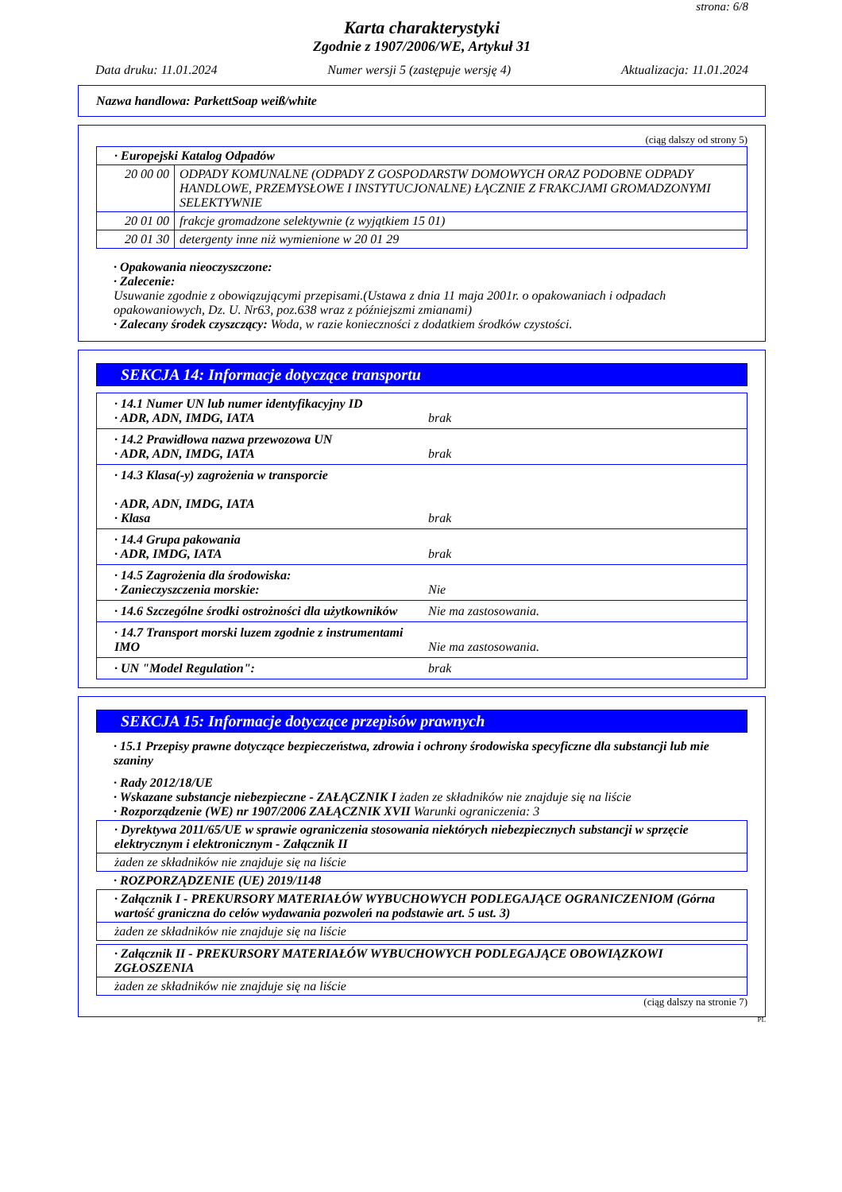strona: 6/8
Karta charakterystyki
Zgodnie z 1907/2006/WE, Artykuł 31
Data druku: 11.01.2024 Numer wersji 5 (zastępuje wersję 4) Aktualizacja: 11.01.2024
Nazwa handlowa: ParkettSoap weiß/white
(ciąg dalszy od strony 5)
| · Europejski Katalog Odpadów | |
| 20 00 00 | ODPADY KOMUNALNE (ODPADY Z GOSPODARSTW DOMOWYCH ORAZ PODOBNE ODPADY HANDLOWE, PRZEMYSŁOWE I INSTYTUCJONALNE) ŁĄCZNIE Z FRAKCJAMI GROMADZONYMI SELEKTYWNIE |
| 20 01 00 | frakcje gromadzone selektywnie (z wyjątkiem 15 01) |
| 20 01 30 | detergenty inne niż wymienione w 20 01 29 |
· Opakowania nieoczyszczone:
· Zalecenie:
Usuwanie zgodnie z obowiązującymi przepisami.(Ustawa z dnia 11 maja 2001r. o opakowaniach i odpadach opakowaniowych, Dz. U. Nr63, poz.638 wraz z późniejszmi zmianami)
· Zalecany środek czyszczący: Woda, w razie konieczności z dodatkiem środków czystości.
SEKCJA 14: Informacje dotyczące transportu
· 14.1 Numer UN lub numer identyfikacyjny ID
· ADR, ADN, IMDG, IATA
brak
· 14.2 Prawidłowa nazwa przewozowa UN
· ADR, ADN, IMDG, IATA
brak
· 14.3 Klasa(-y) zagrożenia w transporcie
· ADR, ADN, IMDG, IATA
· Klasa
brak
· 14.4 Grupa pakowania
· ADR, IMDG, IATA
brak
· 14.5 Zagrożenia dla środowiska:
· Zanieczyszczenia morskie:
Nie
· 14.6 Szczególne środki ostrożności dla użytkowników Nie ma zastosowania.
· 14.7 Transport morski luzem zgodnie z instrumentami IMO
Nie ma zastosowania.
· UN "Model Regulation": brak
SEKCJA 15: Informacje dotyczące przepisów prawnych
· 15.1 Przepisy prawne dotyczące bezpieczeństwa, zdrowia i ochrony środowiska specyficzne dla substancji lub mie szaniny
· Rady 2012/18/UE
· Wskazane substancje niebezpieczne - ZAŁĄCZNIK I żaden ze składników nie znajduje się na liście
· Rozporządzenie (WE) nr 1907/2006 ZAŁĄCZNIK XVII Warunki ograniczenia: 3
| · Dyrektywa 2011/65/UE w sprawie ograniczenia stosowania niektórych niebezpiecznych substancji w sprzęcie elektrycznym i elektronicznym - Załącznik II |
| żaden ze składników nie znajduje się na liście |
· ROZPORZĄDZENIE (UE) 2019/1148
| · Załącznik I - PREKURSORY MATERIAŁÓW WYBUCHOWYCH PODLEGAJĄCE OGRANICZENIOM (Górna wartość graniczna do celów wydawania pozwoleń na podstawie art. 5 ust. 3) |
| żaden ze składników nie znajduje się na liście |
| · Załącznik II - PREKURSORY MATERIAŁÓW WYBUCHOWYCH PODLEGAJĄCE OBOWIĄZKOWI ZGŁOSZENIA |
| żaden ze składników nie znajduje się na liście |
(ciąg dalszy na stronie 7)
PL